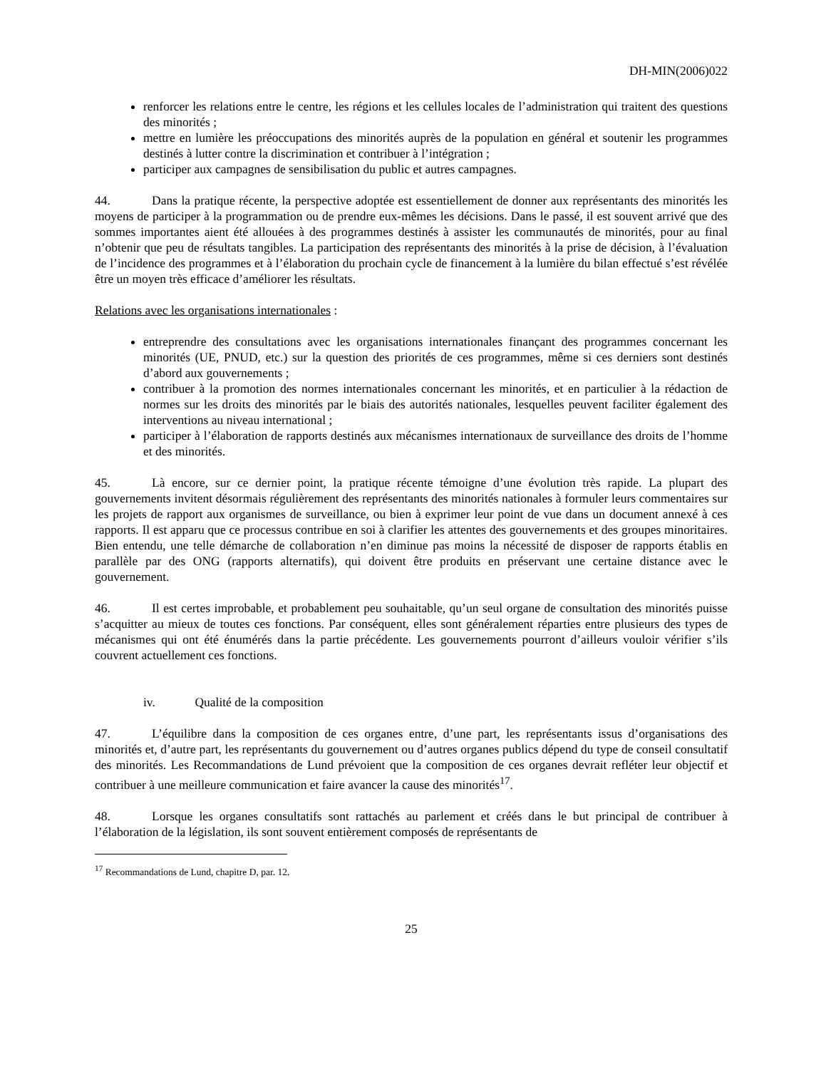DH-MIN(2006)022
renforcer les relations entre le centre, les régions et les cellules locales de l’administration qui traitent des questions des minorités ;
mettre en lumière les préoccupations des minorités auprès de la population en général et soutenir les programmes destinés à lutter contre la discrimination et contribuer à l’intégration ;
participer aux campagnes de sensibilisation du public et autres campagnes.
44. Dans la pratique récente, la perspective adoptée est essentiellement de donner aux représentants des minorités les moyens de participer à la programmation ou de prendre eux-mêmes les décisions. Dans le passé, il est souvent arrivé que des sommes importantes aient été allouées à des programmes destinés à assister les communautés de minorités, pour au final n’obtenir que peu de résultats tangibles. La participation des représentants des minorités à la prise de décision, à l’évaluation de l’incidence des programmes et à l’élaboration du prochain cycle de financement à la lumière du bilan effectué s’est révélée être un moyen très efficace d’améliorer les résultats.
Relations avec les organisations internationales :
entreprendre des consultations avec les organisations internationales finançant des programmes concernant les minorités (UE, PNUD, etc.) sur la question des priorités de ces programmes, même si ces derniers sont destinés d’abord aux gouvernements ;
contribuer à la promotion des normes internationales concernant les minorités, et en particulier à la rédaction de normes sur les droits des minorités par le biais des autorités nationales, lesquelles peuvent faciliter également des interventions au niveau international ;
participer à l’élaboration de rapports destinés aux mécanismes internationaux de surveillance des droits de l’homme et des minorités.
45. Là encore, sur ce dernier point, la pratique récente témoigne d’une évolution très rapide. La plupart des gouvernements invitent désormais régulièrement des représentants des minorités nationales à formuler leurs commentaires sur les projets de rapport aux organismes de surveillance, ou bien à exprimer leur point de vue dans un document annexé à ces rapports. Il est apparu que ce processus contribue en soi à clarifier les attentes des gouvernements et des groupes minoritaires. Bien entendu, une telle démarche de collaboration n’en diminue pas moins la nécessité de disposer de rapports établis en parallèle par des ONG (rapports alternatifs), qui doivent être produits en préservant une certaine distance avec le gouvernement.
46. Il est certes improbable, et probablement peu souhaitable, qu’un seul organe de consultation des minorités puisse s’acquitter au mieux de toutes ces fonctions. Par conséquent, elles sont généralement réparties entre plusieurs des types de mécanismes qui ont été énumérés dans la partie précédente. Les gouvernements pourront d’ailleurs vouloir vérifier s’ils couvrent actuellement ces fonctions.
iv. Qualité de la composition
47. L’équilibre dans la composition de ces organes entre, d’une part, les représentants issus d’organisations des minorités et, d’autre part, les représentants du gouvernement ou d’autres organes publics dépend du type de conseil consultatif des minorités. Les Recommandations de Lund prévoient que la composition de ces organes devrait refléter leur objectif et contribuer à une meilleure communication et faire avancer la cause des minorités<sup>17</sup>.
48. Lorsque les organes consultatifs sont rattachés au parlement et créés dans le but principal de contribuer à l’élaboration de la législation, ils sont souvent entièrement composés de représentants de
<sup>17</sup> Recommandations de Lund, chapitre D, par. 12.
25